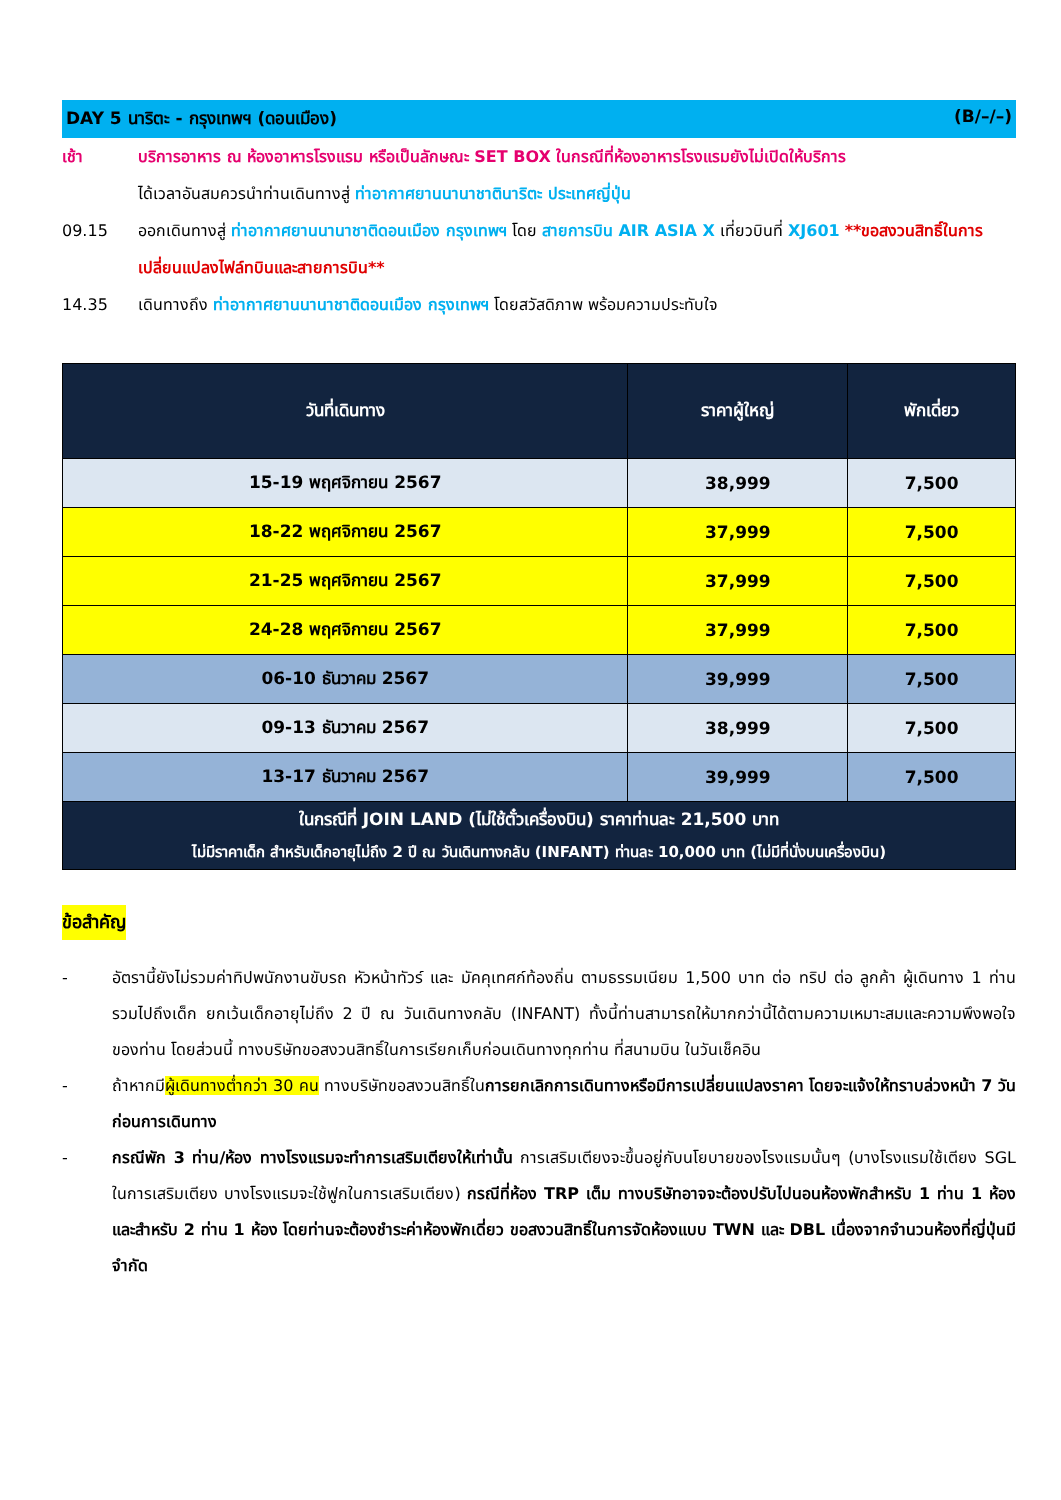DAY 5 นาริตะ - กรุงเทพฯ (ดอนเมือง) (B/–/–)
เช้า บริการอาหาร ณ ห้องอาหารโรงแรม หรือเป็นลักษณะ SET BOX ในกรณีที่ห้องอาหารโรงแรมยังไม่เปิดให้บริการ
ได้เวลาอันสมควรนำท่านเดินทางสู่ ท่าอากาศยานนานาชาตินาริตะ ประเทศญี่ปุ่น
09.15 ออกเดินทางสู่ ท่าอากาศยานนานาชาติดอนเมือง กรุงเทพฯ โดย สายการบิน AIR ASIA X เที่ยวบินที่ XJ601 **ขอสงวนสิทธิ์ในการเปลี่ยนแปลงไฟล์ทบินและสายการบิน**
14.35 เดินทางถึง ท่าอากาศยานนานาชาติดอนเมือง กรุงเทพฯ โดยสวัสดิภาพ พร้อมความประทับใจ
| วันที่เดินทาง | ราคาผู้ใหญ่ | พักเดี่ยว |
| --- | --- | --- |
| 15-19 พฤศจิกายน 2567 | 38,999 | 7,500 |
| 18-22 พฤศจิกายน 2567 | 37,999 | 7,500 |
| 21-25 พฤศจิกายน 2567 | 37,999 | 7,500 |
| 24-28 พฤศจิกายน 2567 | 37,999 | 7,500 |
| 06-10 ธันวาคม 2567 | 39,999 | 7,500 |
| 09-13 ธันวาคม 2567 | 38,999 | 7,500 |
| 13-17 ธันวาคม 2567 | 39,999 | 7,500 |
| ในกรณีที่ JOIN LAND (ไม่ใช้ตั๋วเครื่องบิน) ราคาท่านละ 21,500 บาท ไม่มีราคาเด็ก สำหรับเด็กอายุไม่ถึง 2 ปี ณ วันเดินทางกลับ (INFANT) ท่านละ 10,000 บาท (ไม่มีที่นั่งบนเครื่องบิน) | | |
ข้อสำคัญ
- อัตรานี้ยังไม่รวมค่าทิปพนักงานขับรถ หัวหน้าทัวร์ และ มัคคุเทศก์ท้องถิ่น ตามธรรมเนียม 1,500 บาท ต่อ ทริป ต่อ ลูกค้า ผู้เดินทาง 1 ท่าน รวมไปถึงเด็ก ยกเว้นเด็กอายุไม่ถึง 2 ปี ณ วันเดินทางกลับ (INFANT) ทั้งนี้ท่านสามารถให้มากกว่านี้ได้ตามความเหมาะสมและความพึงพอใจของท่าน โดยส่วนนี้ ทางบริษัทขอสงวนสิทธิ์ในการเรียกเก็บก่อนเดินทางทุกท่าน ที่สนามบิน ในวันเช็คอิน
- ถ้าหากมีผู้เดินทางต่ำกว่า 30 คน ทางบริษัทขอสงวนสิทธิ์ในการยกเลิกการเดินทางหรือมีการเปลี่ยนแปลงราคา โดยจะแจ้งให้ทราบล่วงหน้า 7 วันก่อนการเดินทาง
- กรณีพัก 3 ท่าน/ห้อง ทางโรงแรมจะทำการเสริมเตียงให้เท่านั้น การเสริมเตียงจะขึ้นอยู่กับนโยบายของโรงแรมนั้นๆ (บางโรงแรมใช้เตียง SGL ในการเสริมเตียง บางโรงแรมจะใช้ฟูกในการเสริมเตียง) กรณีที่ห้อง TRP เต็ม ทางบริษัทอาจจะต้องปรับไปนอนห้องพักสำหรับ 1 ท่าน 1 ห้องและสำหรับ 2 ท่าน 1 ห้อง โดยท่านจะต้องชำระค่าห้องพักเดี่ยว ขอสงวนสิทธิ์ในการจัดห้องแบบ TWN และ DBL เนื่องจากจำนวนห้องที่ญี่ปุ่นมีจำกัด